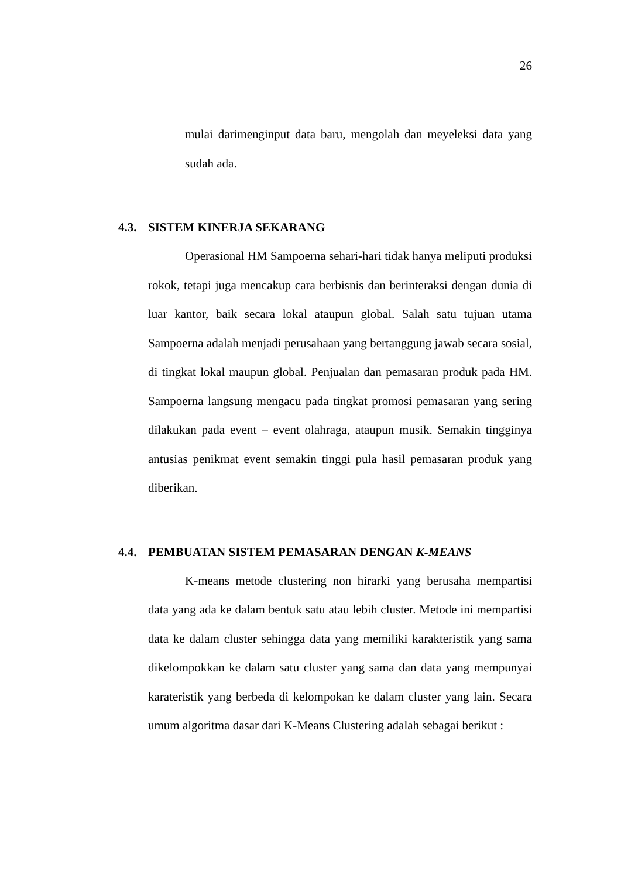26
mulai darimenginput data baru, mengolah dan meyeleksi data yang sudah ada.
4.3. SISTEM KINERJA SEKARANG
Operasional HM Sampoerna sehari-hari tidak hanya meliputi produksi rokok, tetapi juga mencakup cara berbisnis dan berinteraksi dengan dunia di luar kantor, baik secara lokal ataupun global. Salah satu tujuan utama Sampoerna adalah menjadi perusahaan yang bertanggung jawab secara sosial, di tingkat lokal maupun global. Penjualan dan pemasaran produk pada HM. Sampoerna langsung mengacu pada tingkat promosi pemasaran yang sering dilakukan pada event – event olahraga, ataupun musik. Semakin tingginya antusias penikmat event semakin tinggi pula hasil pemasaran produk yang diberikan.
4.4. PEMBUATAN SISTEM PEMASARAN DENGAN K-MEANS
K-means metode clustering non hirarki yang berusaha mempartisi data yang ada ke dalam bentuk satu atau lebih cluster. Metode ini mempartisi data ke dalam cluster sehingga data yang memiliki karakteristik yang sama dikelompokkan ke dalam satu cluster yang sama dan data yang mempunyai karateristik yang berbeda di kelompokan ke dalam cluster yang lain. Secara umum algoritma dasar dari K-Means Clustering adalah sebagai berikut :